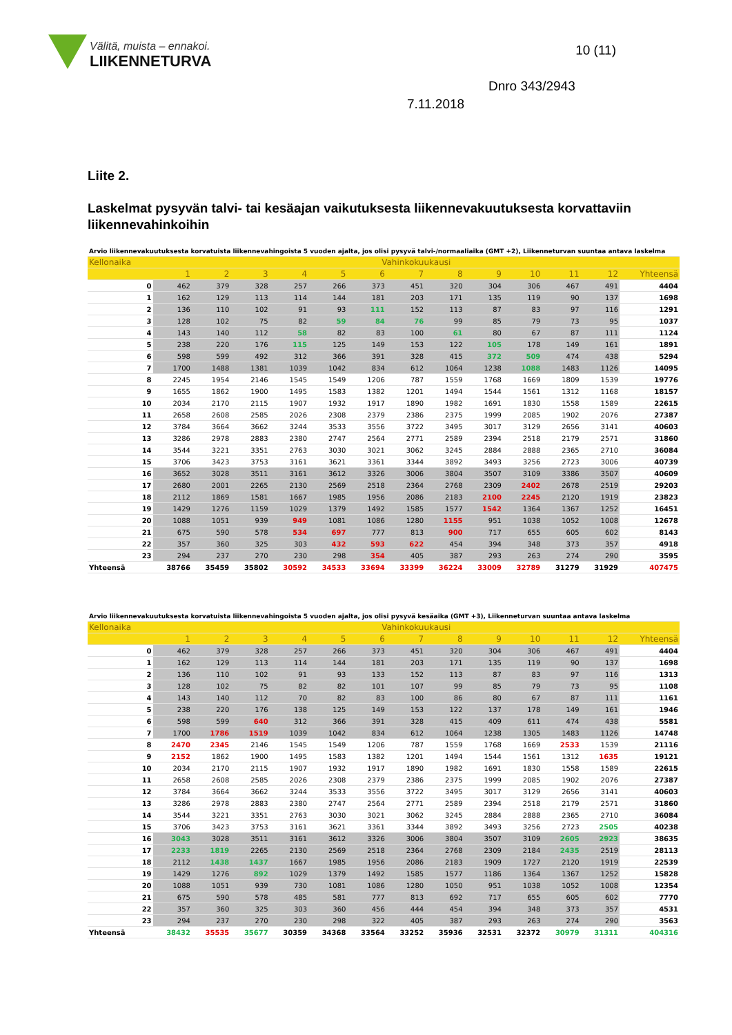Välitä, muista – ennakoi.
LIIKENNETURVA
10 (11)
Dnro 343/2943
7.11.2018
Liite 2.
Laskelmat pysyvän talvi- tai kesäajan vaikutuksesta liikennevakuutuksesta korvattaviin liikennevahinkoihin
| Arvio liikennevakuutuksesta korvatuista liikennevahingoista 5 vuoden ajalta, jos olisi pysyvä talvi-/normaaliaika (GMT +2), Liikenneturvan suuntaa antava laskelma | | | | | | | | | | | | | |
| Kellonaika | Vahinkokuukausi | | | | | | | | | | | | |
| | 1 | 2 | 3 | 4 | 5 | 6 | 7 | 8 | 9 | 10 | 11 | 12 | Yhteensä |
| 0 | 462 | 379 | 328 | 257 | 266 | 373 | 451 | 320 | 304 | 306 | 467 | 491 | 4404 |
| 1 | 162 | 129 | 113 | 114 | 144 | 181 | 203 | 171 | 135 | 119 | 90 | 137 | 1698 |
| 2 | 136 | 110 | 102 | 91 | 93 | 111 | 152 | 113 | 87 | 83 | 97 | 116 | 1291 |
| 3 | 128 | 102 | 75 | 82 | 59 | 84 | 76 | 99 | 85 | 79 | 73 | 95 | 1037 |
| 4 | 143 | 140 | 112 | 58 | 82 | 83 | 100 | 61 | 80 | 67 | 87 | 111 | 1124 |
| 5 | 238 | 220 | 176 | 115 | 125 | 149 | 153 | 122 | 105 | 178 | 149 | 161 | 1891 |
| 6 | 598 | 599 | 492 | 312 | 366 | 391 | 328 | 415 | 372 | 509 | 474 | 438 | 5294 |
| 7 | 1700 | 1488 | 1381 | 1039 | 1042 | 834 | 612 | 1064 | 1238 | 1088 | 1483 | 1126 | 14095 |
| 8 | 2245 | 1954 | 2146 | 1545 | 1549 | 1206 | 787 | 1559 | 1768 | 1669 | 1809 | 1539 | 19776 |
| 9 | 1655 | 1862 | 1900 | 1495 | 1583 | 1382 | 1201 | 1494 | 1544 | 1561 | 1312 | 1168 | 18157 |
| 10 | 2034 | 2170 | 2115 | 1907 | 1932 | 1917 | 1890 | 1982 | 1691 | 1830 | 1558 | 1589 | 22615 |
| 11 | 2658 | 2608 | 2585 | 2026 | 2308 | 2379 | 2386 | 2375 | 1999 | 2085 | 1902 | 2076 | 27387 |
| 12 | 3784 | 3664 | 3662 | 3244 | 3533 | 3556 | 3722 | 3495 | 3017 | 3129 | 2656 | 3141 | 40603 |
| 13 | 3286 | 2978 | 2883 | 2380 | 2747 | 2564 | 2771 | 2589 | 2394 | 2518 | 2179 | 2571 | 31860 |
| 14 | 3544 | 3221 | 3351 | 2763 | 3030 | 3021 | 3062 | 3245 | 2884 | 2888 | 2365 | 2710 | 36084 |
| 15 | 3706 | 3423 | 3753 | 3161 | 3621 | 3361 | 3344 | 3892 | 3493 | 3256 | 2723 | 3006 | 40739 |
| 16 | 3652 | 3028 | 3511 | 3161 | 3612 | 3326 | 3006 | 3804 | 3507 | 3109 | 3386 | 3507 | 40609 |
| 17 | 2680 | 2001 | 2265 | 2130 | 2569 | 2518 | 2364 | 2768 | 2309 | 2402 | 2678 | 2519 | 29203 |
| 18 | 2112 | 1869 | 1581 | 1667 | 1985 | 1956 | 2086 | 2183 | 2100 | 2245 | 2120 | 1919 | 23823 |
| 19 | 1429 | 1276 | 1159 | 1029 | 1379 | 1492 | 1585 | 1577 | 1542 | 1364 | 1367 | 1252 | 16451 |
| 20 | 1088 | 1051 | 939 | 949 | 1081 | 1086 | 1280 | 1155 | 951 | 1038 | 1052 | 1008 | 12678 |
| 21 | 675 | 590 | 578 | 534 | 697 | 777 | 813 | 900 | 717 | 655 | 605 | 602 | 8143 |
| 22 | 357 | 360 | 325 | 303 | 432 | 593 | 622 | 454 | 394 | 348 | 373 | 357 | 4918 |
| 23 | 294 | 237 | 270 | 230 | 298 | 354 | 405 | 387 | 293 | 263 | 274 | 290 | 3595 |
| Yhteensä | 38766 | 35459 | 35802 | 30592 | 34533 | 33694 | 33399 | 36224 | 33009 | 32789 | 31279 | 31929 | 407475 |
| Arvio liikennevakuutuksesta korvatuista liikennevahingoista 5 vuoden ajalta, jos olisi pysyvä kesäaika (GMT +3), Liikenneturvan suuntaa antava laskelma | | | | | | | | | | | | | |
| Kellonaika | Vahinkokuukausi | | | | | | | | | | | | |
| | 1 | 2 | 3 | 4 | 5 | 6 | 7 | 8 | 9 | 10 | 11 | 12 | Yhteensä |
| 0 | 462 | 379 | 328 | 257 | 266 | 373 | 451 | 320 | 304 | 306 | 467 | 491 | 4404 |
| 1 | 162 | 129 | 113 | 114 | 144 | 181 | 203 | 171 | 135 | 119 | 90 | 137 | 1698 |
| 2 | 136 | 110 | 102 | 91 | 93 | 133 | 152 | 113 | 87 | 83 | 97 | 116 | 1313 |
| 3 | 128 | 102 | 75 | 82 | 82 | 101 | 107 | 99 | 85 | 79 | 73 | 95 | 1108 |
| 4 | 143 | 140 | 112 | 70 | 82 | 83 | 100 | 86 | 80 | 67 | 87 | 111 | 1161 |
| 5 | 238 | 220 | 176 | 138 | 125 | 149 | 153 | 122 | 137 | 178 | 149 | 161 | 1946 |
| 6 | 598 | 599 | 640 | 312 | 366 | 391 | 328 | 415 | 409 | 611 | 474 | 438 | 5581 |
| 7 | 1700 | 1786 | 1519 | 1039 | 1042 | 834 | 612 | 1064 | 1238 | 1305 | 1483 | 1126 | 14748 |
| 8 | 2470 | 2345 | 2146 | 1545 | 1549 | 1206 | 787 | 1559 | 1768 | 1669 | 2533 | 1539 | 21116 |
| 9 | 2152 | 1862 | 1900 | 1495 | 1583 | 1382 | 1201 | 1494 | 1544 | 1561 | 1312 | 1635 | 19121 |
| 10 | 2034 | 2170 | 2115 | 1907 | 1932 | 1917 | 1890 | 1982 | 1691 | 1830 | 1558 | 1589 | 22615 |
| 11 | 2658 | 2608 | 2585 | 2026 | 2308 | 2379 | 2386 | 2375 | 1999 | 2085 | 1902 | 2076 | 27387 |
| 12 | 3784 | 3664 | 3662 | 3244 | 3533 | 3556 | 3722 | 3495 | 3017 | 3129 | 2656 | 3141 | 40603 |
| 13 | 3286 | 2978 | 2883 | 2380 | 2747 | 2564 | 2771 | 2589 | 2394 | 2518 | 2179 | 2571 | 31860 |
| 14 | 3544 | 3221 | 3351 | 2763 | 3030 | 3021 | 3062 | 3245 | 2884 | 2888 | 2365 | 2710 | 36084 |
| 15 | 3706 | 3423 | 3753 | 3161 | 3621 | 3361 | 3344 | 3892 | 3493 | 3256 | 2723 | 2505 | 40238 |
| 16 | 3043 | 3028 | 3511 | 3161 | 3612 | 3326 | 3006 | 3804 | 3507 | 3109 | 2605 | 2923 | 38635 |
| 17 | 2233 | 1819 | 2265 | 2130 | 2569 | 2518 | 2364 | 2768 | 2309 | 2184 | 2435 | 2519 | 28113 |
| 18 | 2112 | 1438 | 1437 | 1667 | 1985 | 1956 | 2086 | 2183 | 1909 | 1727 | 2120 | 1919 | 22539 |
| 19 | 1429 | 1276 | 892 | 1029 | 1379 | 1492 | 1585 | 1577 | 1186 | 1364 | 1367 | 1252 | 15828 |
| 20 | 1088 | 1051 | 939 | 730 | 1081 | 1086 | 1280 | 1050 | 951 | 1038 | 1052 | 1008 | 12354 |
| 21 | 675 | 590 | 578 | 485 | 581 | 777 | 813 | 692 | 717 | 655 | 605 | 602 | 7770 |
| 22 | 357 | 360 | 325 | 303 | 360 | 456 | 444 | 454 | 394 | 348 | 373 | 357 | 4531 |
| 23 | 294 | 237 | 270 | 230 | 298 | 322 | 405 | 387 | 293 | 263 | 274 | 290 | 3563 |
| Yhteensä | 38432 | 35535 | 35677 | 30359 | 34368 | 33564 | 33252 | 35936 | 32531 | 32372 | 30979 | 31311 | 404316 |